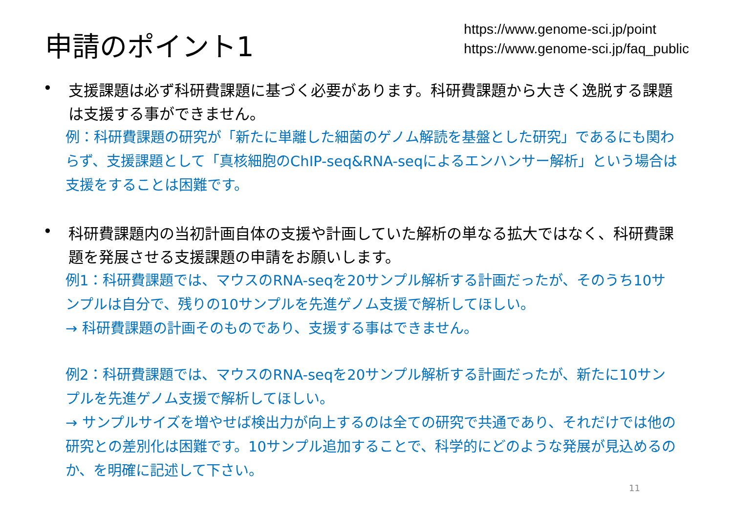申請のポイント1
https://www.genome-sci.jp/point
https://www.genome-sci.jp/faq_public
•
支援課題は必ず科研費課題に基づく必要があります。科研費課題から大きく逸脱する課題は支援する事ができません。
例：科研費課題の研究が「新たに単離した細菌のゲノム解読を基盤とした研究」であるにも関わらず、支援課題として「真核細胞のChIP-seq&RNA-seqによるエンハンサー解析」という場合は支援をすることは困難です。
•
科研費課題内の当初計画自体の支援や計画していた解析の単なる拡大ではなく、科研費課題を発展させる支援課題の申請をお願いします。
例1：科研費課題では、マウスのRNA-seqを20サンプル解析する計画だったが、そのうち10サンプルは自分で、残りの10サンプルを先進ゲノム支援で解析してほしい。
→ 科研費課題の計画そのものであり、支援する事はできません。
例2：科研費課題では、マウスのRNA-seqを20サンプル解析する計画だったが、新たに10サンプルを先進ゲノム支援で解析してほしい。
→ サンプルサイズを増やせば検出力が向上するのは全ての研究で共通であり、それだけでは他の研究との差別化は困難です。10サンプル追加することで、科学的にどのような発展が見込めるのか、を明確に記述して下さい。
11